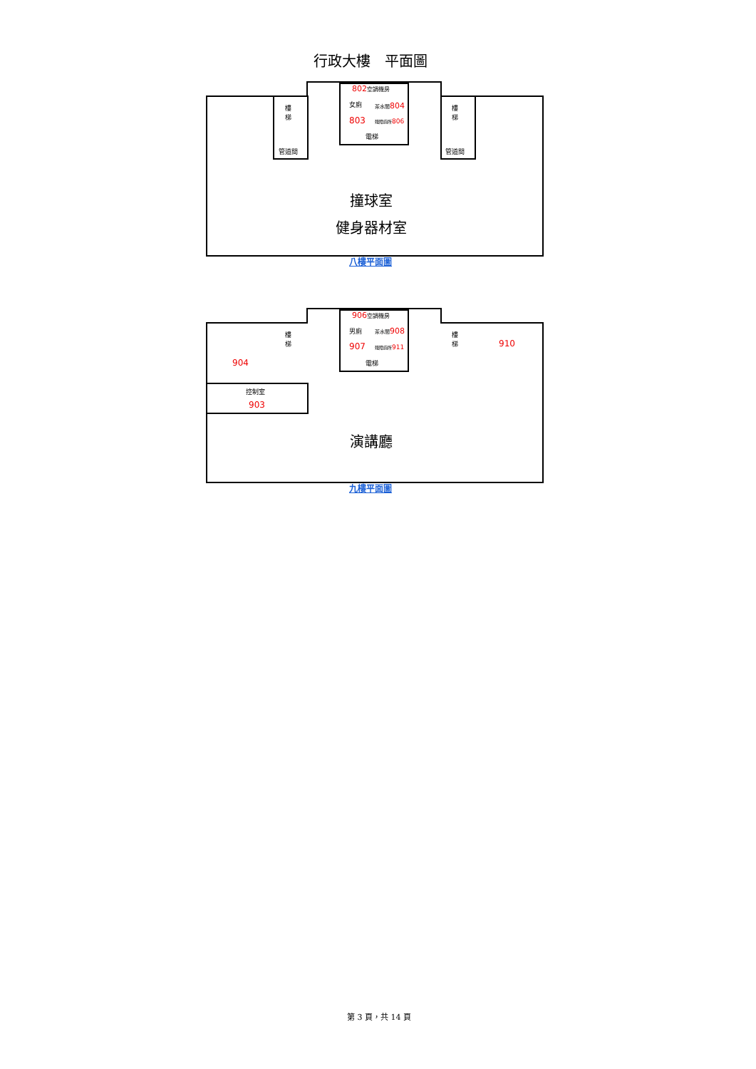行政大樓　平面圖
802空調機房
女廁 茶水間804
803 殘障廁所806
電梯
樓
梯
樓
梯
管道間 管道間
撞球室
健身器材室
八樓平面圖
906空調機房
男廁 茶水間908
907 殘障廁所911
電梯
樓
梯
樓
梯
910
904
控制室
903
演講廳
九樓平面圖
第 3 頁，共 14 頁